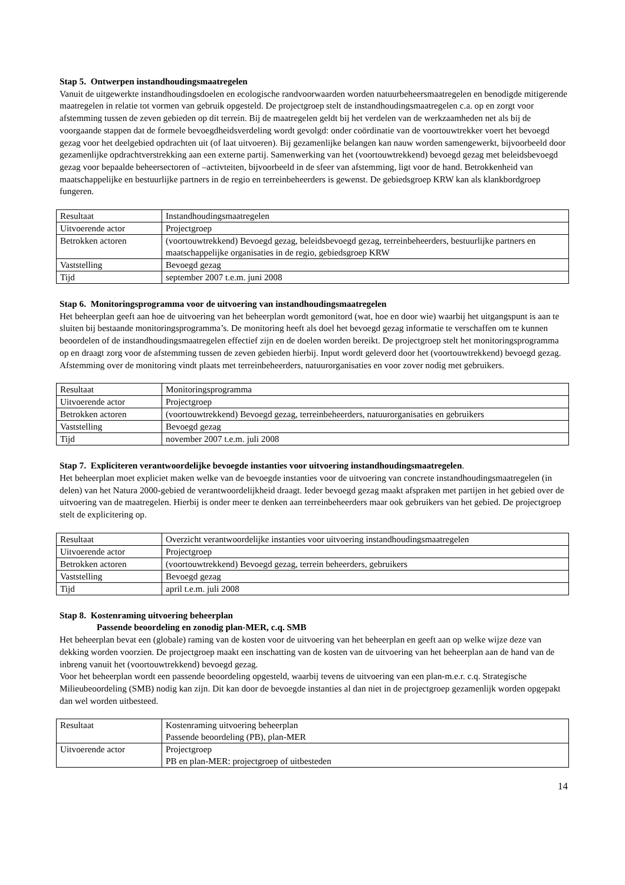Stap 5. Ontwerpen instandhoudingsmaatregelen
Vanuit de uitgewerkte instandhoudingsdoelen en ecologische randvoorwaarden worden natuurbeheersmaatregelen en benodigde mitigerende maatregelen in relatie tot vormen van gebruik opgesteld. De projectgroep stelt de instandhoudingsmaatregelen c.a. op en zorgt voor afstemming tussen de zeven gebieden op dit terrein. Bij de maatregelen geldt bij het verdelen van de werkzaamheden net als bij de voorgaande stappen dat de formele bevoegdheidsverdeling wordt gevolgd: onder coördinatie van de voortouwtrekker voert het bevoegd gezag voor het deelgebied opdrachten uit (of laat uitvoeren). Bij gezamenlijke belangen kan nauw worden samengewerkt, bijvoorbeeld door gezamenlijke opdrachtverstrekking aan een externe partij. Samenwerking van het (voortouwtrekkend) bevoegd gezag met beleidsbevoegd gezag voor bepaalde beheersectoren of –activteiten, bijvoorbeeld in de sfeer van afstemming, ligt voor de hand. Betrokkenheid van maatschappelijke en bestuurlijke partners in de regio en terreinbeheerders is gewenst. De gebiedsgroep KRW kan als klankbordgroep fungeren.
| Resultaat | Instandhoudingsmaatregelen |
| Uitvoerende actor | Projectgroep |
| Betrokken actoren | (voortouwtrekkend) Bevoegd gezag, beleidsbevoegd gezag, terreinbeheerders, bestuurlijke partners en maatschappelijke organisaties in de regio, gebiedsgroep KRW |
| Vaststelling | Bevoegd gezag |
| Tijd | september 2007 t.e.m. juni 2008 |
Stap 6. Monitoringsprogramma voor de uitvoering van instandhoudingsmaatregelen
Het beheerplan geeft aan hoe de uitvoering van het beheerplan wordt gemonitord (wat, hoe en door wie) waarbij het uitgangspunt is aan te sluiten bij bestaande monitoringsprogramma’s. De monitoring heeft als doel het bevoegd gezag informatie te verschaffen om te kunnen beoordelen of de instandhoudingsmaatregelen effectief zijn en de doelen worden bereikt. De projectgroep stelt het monitoringsprogramma op en draagt zorg voor de afstemming tussen de zeven gebieden hierbij. Input wordt geleverd door het (voortouwtrekkend) bevoegd gezag. Afstemming over de monitoring vindt plaats met terreinbeheerders, natuurorganisaties en voor zover nodig met gebruikers.
| Resultaat | Monitoringsprogramma |
| Uitvoerende actor | Projectgroep |
| Betrokken actoren | (voortouwtrekkend) Bevoegd gezag, terreinbeheerders, natuurorganisaties en gebruikers |
| Vaststelling | Bevoegd gezag |
| Tijd | november 2007 t.e.m. juli 2008 |
Stap 7. Expliciteren verantwoordelijke bevoegde instanties voor uitvoering instandhoudingsmaatregelen.
Het beheerplan moet expliciet maken welke van de bevoegde instanties voor de uitvoering van concrete instandhoudingsmaatregelen (in delen) van het Natura 2000-gebied de verantwoordelijkheid draagt. Ieder bevoegd gezag maakt afspraken met partijen in het gebied over de uitvoering van de maatregelen. Hierbij is onder meer te denken aan terreinbeheerders maar ook gebruikers van het gebied. De projectgroep stelt de explicitering op.
| Resultaat | Overzicht verantwoordelijke instanties voor uitvoering instandhoudingsmaatregelen |
| Uitvoerende actor | Projectgroep |
| Betrokken actoren | (voortouwtrekkend) Bevoegd gezag, terrein beheerders, gebruikers |
| Vaststelling | Bevoegd gezag |
| Tijd | april t.e.m. juli 2008 |
Stap 8. Kostenraming uitvoering beheerplan
Passende beoordeling en zonodig plan-MER, c.q. SMB
Het beheerplan bevat een (globale) raming van de kosten voor de uitvoering van het beheerplan en geeft aan op welke wijze deze van dekking worden voorzien. De projectgroep maakt een inschatting van de kosten van de uitvoering van het beheerplan aan de hand van de inbreng vanuit het (voortouwtrekkend) bevoegd gezag.
Voor het beheerplan wordt een passende beoordeling opgesteld, waarbij tevens de uitvoering van een plan-m.e.r. c.q. Strategische Milieubeoordeling (SMB) nodig kan zijn. Dit kan door de bevoegde instanties al dan niet in de projectgroep gezamenlijk worden opgepakt dan wel worden uitbesteed.
| Resultaat | Kostenraming uitvoering beheerplan Passende beoordeling (PB), plan-MER |
| Uitvoerende actor | Projectgroep PB en plan-MER: projectgroep of uitbesteden |
14